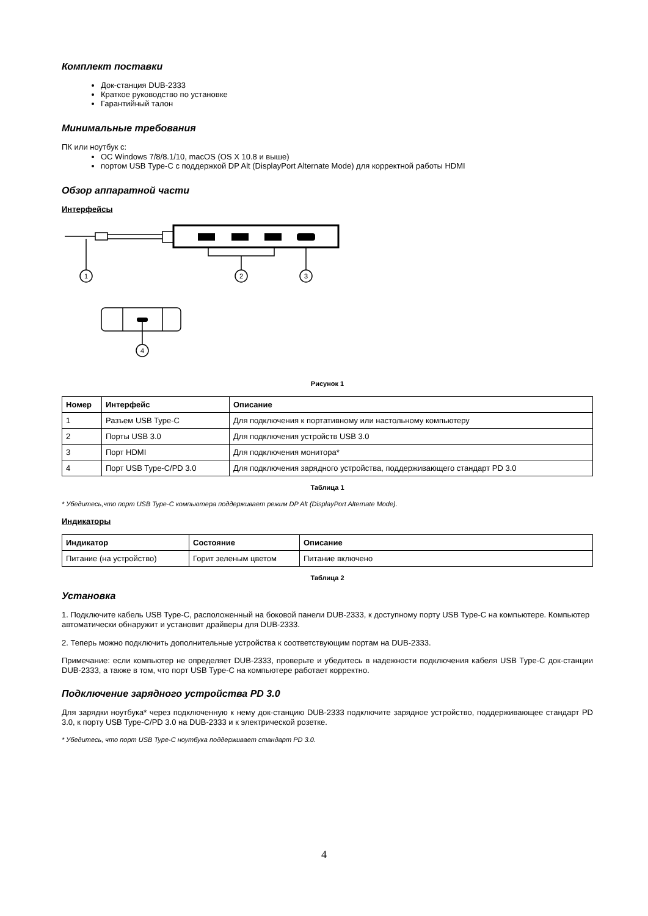Комплект поставки
Док-станция DUB-2333
Краткое руководство по установке
Гарантийный талон
Минимальные требования
ПК или ноутбук с:
ОС Windows 7/8/8.1/10, macOS (OS X 10.8 и выше)
портом USB Type-C с поддержкой DP Alt (DisplayPort Alternate Mode) для корректной работы HDMI
Обзор аппаратной части
Интерфейсы
1
2
3
4
Рисунок 1
| Номер | Интерфейс | Описание |
| --- | --- | --- |
| 1 | Разъем USB Type-C | Для подключения к портативному или настольному компьютеру |
| 2 | Порты USB 3.0 | Для подключения устройств USB 3.0 |
| 3 | Порт HDMI | Для подключения монитора* |
| 4 | Порт USB Type-C/PD 3.0 | Для подключения зарядного устройства, поддерживающего стандарт PD 3.0 |
Таблица 1
* Убедитесь,что порт USB Type-C компьютера поддерживает режим DP Alt (DisplayPort Alternate Mode).
Индикаторы
| Индикатор | Состояние | Описание |
| --- | --- | --- |
| Питание (на устройство) | Горит зеленым цветом | Питание включено |
Таблица 2
Установка
1. Подключите кабель USB Type-C, расположенный на боковой панели DUB-2333, к доступному порту USB Type-C на компьютере. Компьютер автоматически обнаружит и установит драйверы для DUB-2333.
2. Теперь можно подключить дополнительные устройства к соответствующим портам на DUB-2333.
Примечание: если компьютер не определяет DUB-2333, проверьте и убедитесь в надежности подключения кабеля USB Type-C док-станции DUB-2333, а также в том, что порт USB Type-C на компьютере работает корректно.
Подключение зарядного устройства PD 3.0
Для зарядки ноутбука* через подключенную к нему док-станцию DUB-2333 подключите зарядное устройство, поддерживающее стандарт PD 3.0, к порту USB Type-C/PD 3.0 на DUB-2333 и к электрической розетке.
* Убедитесь, что порт USB Type-C ноутбука поддерживает стандарт PD 3.0.
4